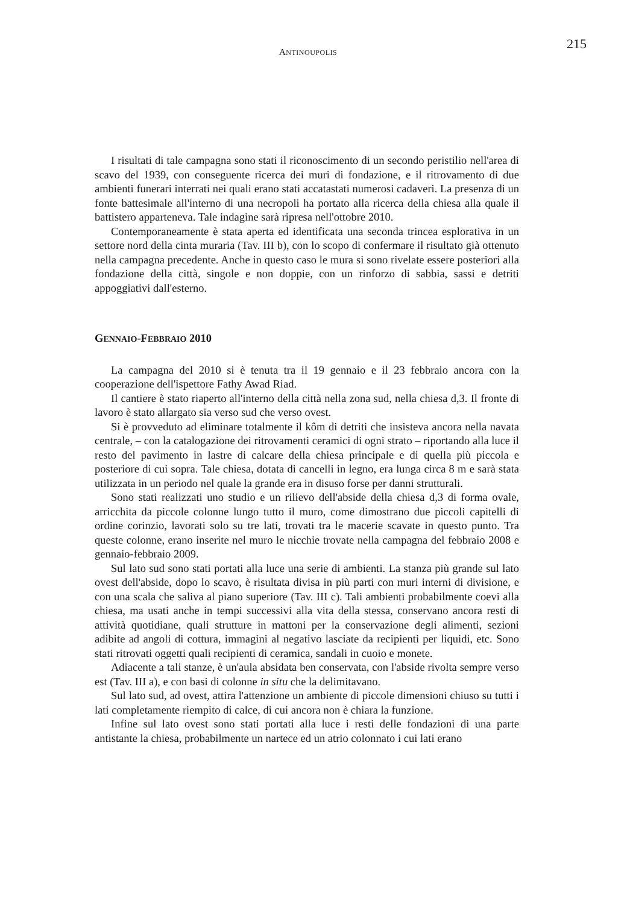ANTINOUPOLIS 215
I risultati di tale campagna sono stati il riconoscimento di un secondo peristilio nell'area di scavo del 1939, con conseguente ricerca dei muri di fondazione, e il ritrovamento di due ambienti funerari interrati nei quali erano stati accatastati numerosi cadaveri. La presenza di un fonte battesimale all'interno di una necropoli ha portato alla ricerca della chiesa alla quale il battistero apparteneva. Tale indagine sarà ripresa nell'ottobre 2010.
Contemporaneamente è stata aperta ed identificata una seconda trincea esplorativa in un settore nord della cinta muraria (Tav. III b), con lo scopo di confermare il risultato già ottenuto nella campagna precedente. Anche in questo caso le mura si sono rivelate essere posteriori alla fondazione della città, singole e non doppie, con un rinforzo di sabbia, sassi e detriti appoggiativi dall'esterno.
GENNAIO-FEBBRAIO 2010
La campagna del 2010 si è tenuta tra il 19 gennaio e il 23 febbraio ancora con la cooperazione dell'ispettore Fathy Awad Riad.
Il cantiere è stato riaperto all'interno della città nella zona sud, nella chiesa d,3. Il fronte di lavoro è stato allargato sia verso sud che verso ovest.
Si è provveduto ad eliminare totalmente il kôm di detriti che insisteva ancora nella navata centrale, – con la catalogazione dei ritrovamenti ceramici di ogni strato – riportando alla luce il resto del pavimento in lastre di calcare della chiesa principale e di quella più piccola e posteriore di cui sopra. Tale chiesa, dotata di cancelli in legno, era lunga circa 8 m e sarà stata utilizzata in un periodo nel quale la grande era in disuso forse per danni strutturali.
Sono stati realizzati uno studio e un rilievo dell'abside della chiesa d,3 di forma ovale, arricchita da piccole colonne lungo tutto il muro, come dimostrano due piccoli capitelli di ordine corinzio, lavorati solo su tre lati, trovati tra le macerie scavate in questo punto. Tra queste colonne, erano inserite nel muro le nicchie trovate nella campagna del febbraio 2008 e gennaio-febbraio 2009.
Sul lato sud sono stati portati alla luce una serie di ambienti. La stanza più grande sul lato ovest dell'abside, dopo lo scavo, è risultata divisa in più parti con muri interni di divisione, e con una scala che saliva al piano superiore (Tav. III c). Tali ambienti probabilmente coevi alla chiesa, ma usati anche in tempi successivi alla vita della stessa, conservano ancora resti di attività quotidiane, quali strutture in mattoni per la conservazione degli alimenti, sezioni adibite ad angoli di cottura, immagini al negativo lasciate da recipienti per liquidi, etc. Sono stati ritrovati oggetti quali recipienti di ceramica, sandali in cuoio e monete.
Adiacente a tali stanze, è un'aula absidata ben conservata, con l'abside rivolta sempre verso est (Tav. III a), e con basi di colonne in situ che la delimitavano.
Sul lato sud, ad ovest, attira l'attenzione un ambiente di piccole dimensioni chiuso su tutti i lati completamente riempito di calce, di cui ancora non è chiara la funzione.
Infine sul lato ovest sono stati portati alla luce i resti delle fondazioni di una parte antistante la chiesa, probabilmente un nartece ed un atrio colonnato i cui lati erano